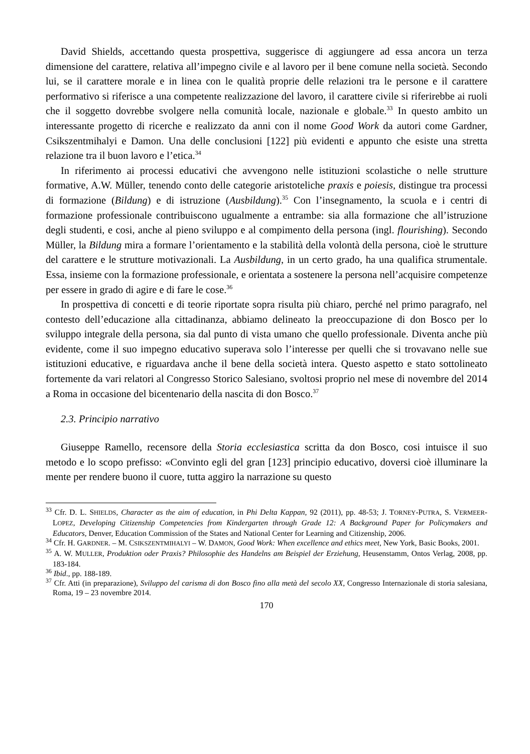David Shields, accettando questa prospettiva, suggerisce di aggiungere ad essa ancora un terza dimensione del carattere, relativa all’impegno civile e al lavoro per il bene comune nella società. Secondo lui, se il carattere morale e in linea con le qualità proprie delle relazioni tra le persone e il carattere performativo si riferisce a una competente realizzazione del lavoro, il carattere civile si riferirebbe ai ruoli che il soggetto dovrebbe svolgere nella comunità locale, nazionale e globale.<sup>33</sup> In questo ambito un interessante progetto di ricerche e realizzato da anni con il nome Good Work da autori come Gardner, Csikszentmihalyi e Damon. Una delle conclusioni [122] più evidenti e appunto che esiste una stretta relazione tra il buon lavoro e l’etica.<sup>34</sup>
In riferimento ai processi educativi che avvengono nelle istituzioni scolastiche o nelle strutture formative, A.W. Müller, tenendo conto delle categorie aristoteliche praxis e poiesis, distingue tra processi di formazione (Bildung) e di istruzione (Ausbildung).<sup>35</sup> Con l’insegnamento, la scuola e i centri di formazione professionale contribuiscono ugualmente a entrambe: sia alla formazione che all’istruzione degli studenti, e cosi, anche al pieno sviluppo e al compimento della persona (ingl. flourishing). Secondo Müller, la Bildung mira a formare l’orientamento e la stabilità della volontà della persona, cioè le strutture del carattere e le strutture motivazionali. La Ausbildung, in un certo grado, ha una qualifica strumentale. Essa, insieme con la formazione professionale, e orientata a sostenere la persona nell’acquisire competenze per essere in grado di agire e di fare le cose.<sup>36</sup>
In prospettiva di concetti e di teorie riportate sopra risulta più chiaro, perché nel primo paragrafo, nel contesto dell’educazione alla cittadinanza, abbiamo delineato la preoccupazione di don Bosco per lo sviluppo integrale della persona, sia dal punto di vista umano che quello professionale. Diventa anche più evidente, come il suo impegno educativo superava solo l’interesse per quelli che si trovavano nelle sue istituzioni educative, e riguardava anche il bene della società intera. Questo aspetto e stato sottolineato fortemente da vari relatori al Congresso Storico Salesiano, svoltosi proprio nel mese di novembre del 2014 a Roma in occasione del bicentenario della nascita di don Bosco.<sup>37</sup>
2.3. Principio narrativo
Giuseppe Ramello, recensore della Storia ecclesiastica scritta da don Bosco, cosi intuisce il suo metodo e lo scopo prefisso: «Convinto egli del gran [123] principio educativo, doversi cioè illuminare la mente per rendere buono il cuore, tutta aggiro la narrazione su questo
<sup>33</sup> Cfr. D. L. SHIELDS, Character as the aim of education, in Phi Delta Kappan, 92 (2011), pp. 48-53; J. TORNEY-PUTRA, S. VERMEER-LOPEZ, Developing Citizenship Competencies from Kindergarten through Grade 12: A Background Paper for Policymakers and Educators, Denver, Education Commission of the States and National Center for Learning and Citizenship, 2006.
<sup>34</sup> Cfr. H. GARDNER. – M. CSIKSZENTMIHALYI – W. DAMON, Good Work: When excellence and ethics meet, New York, Basic Books, 2001.
<sup>35</sup> A. W. MULLER, Produktion oder Praxis? Philosophie des Handelns am Beispiel der Erziehung, Heusenstamm, Ontos Verlag, 2008, pp. 183-184.
<sup>36</sup> Ibid., pp. 188-189.
<sup>37</sup> Cfr. Atti (in preparazione), Sviluppo del carisma di don Bosco fino alla metà del secolo XX, Congresso Internazionale di storia salesiana, Roma, 19 – 23 novembre 2014.
170